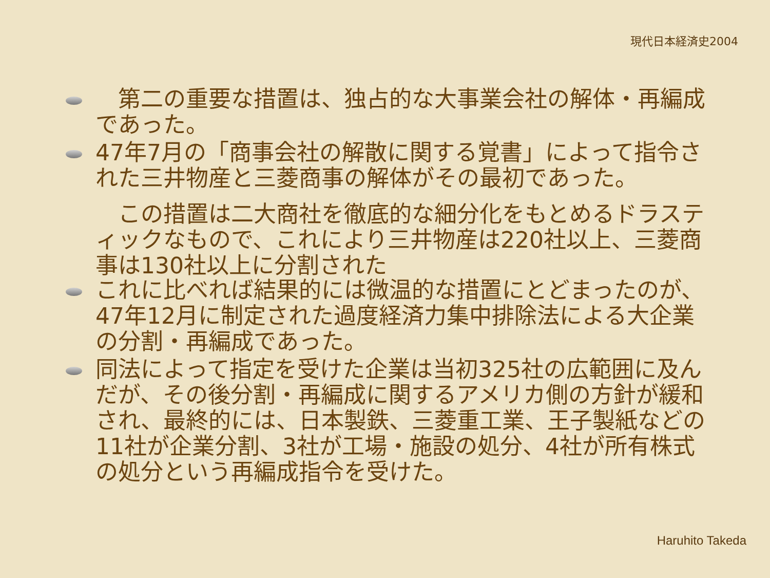現代日本経済史2004
　第二の重要な措置は、独占的な大事業会社の解体・再編成であった。
47年7月の「商事会社の解散に関する覚書」によって指令された三井物産と三菱商事の解体がその最初であった。
　この措置は二大商社を徹底的な細分化をもとめるドラスティックなもので、これにより三井物産は220社以上、三菱商事は130社以上に分割された
これに比べれば結果的には微温的な措置にとどまったのが、47年12月に制定された過度経済力集中排除法による大企業の分割・再編成であった。
同法によって指定を受けた企業は当初325社の広範囲に及んだが、その後分割・再編成に関するアメリカ側の方針が緩和され、最終的には、日本製鉄、三菱重工業、王子製紙などの11社が企業分割、3社が工場・施設の処分、4社が所有株式の処分という再編成指令を受けた。
Haruhito Takeda